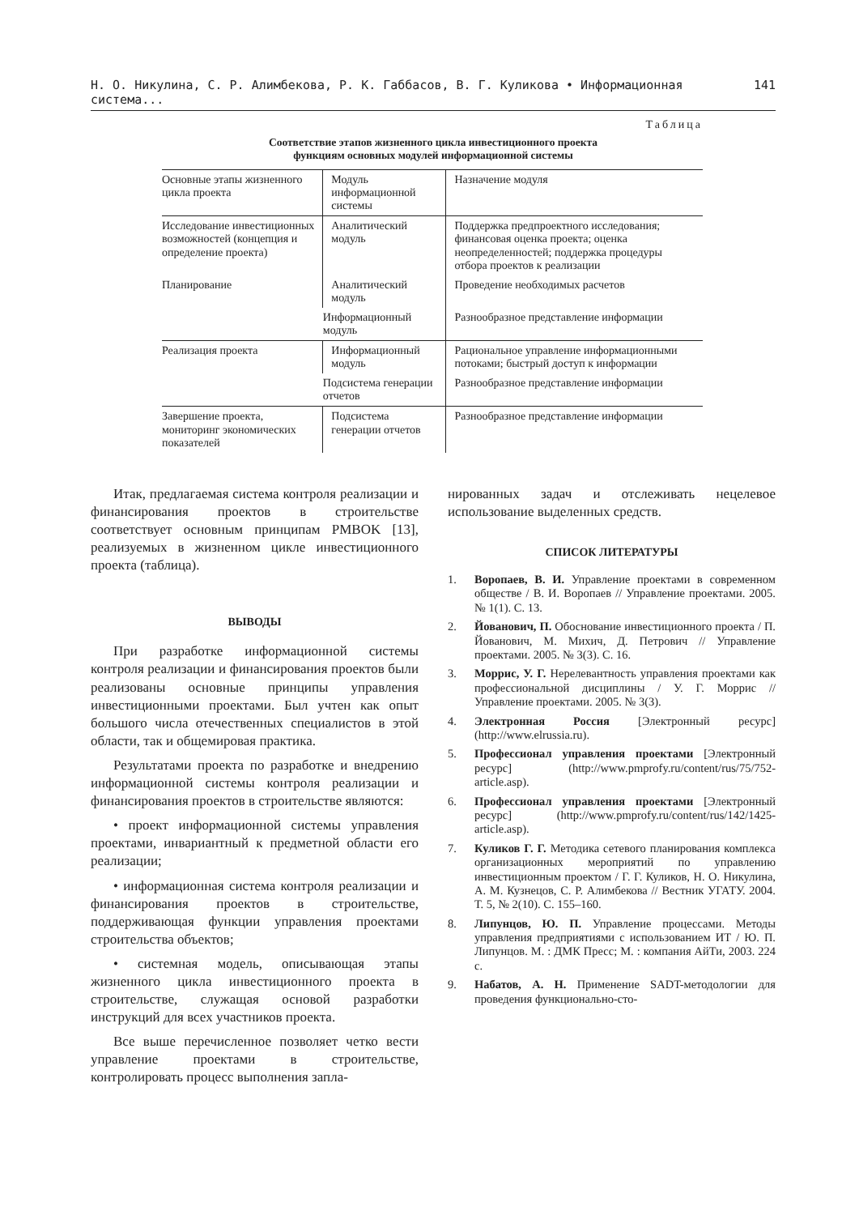Н. О. Никулина, С. Р. Алимбекова, Р. К. Габбасов, В. Г. Куликова • Информационная система... 141
Таблица
Соответствие этапов жизненного цикла инвестиционного проекта
функциям основных модулей информационной системы
| Основные этапы жизненного цикла проекта | Модуль информационной системы | Назначение модуля |
| --- | --- | --- |
| Исследование инвестиционных возможностей (концепция и определение проекта) | Аналитический модуль | Поддержка предпроектного исследования; финансовая оценка проекта; оценка неопределенностей; поддержка процедуры отбора проектов к реализации |
| Планирование | Аналитический модуль | Проведение необходимых расчетов |
| | Информационный модуль | Разнообразное представление информации |
| Реализация проекта | Информационный модуль | Рациональное управление информационными потоками; быстрый доступ к информации |
| | Подсистема генерации отчетов | Разнообразное представление информации |
| Завершение проекта, мониторинг экономических показателей | Подсистема генерации отчетов | Разнообразное представление информации |
Итак, предлагаемая система контроля реализации и финансирования проектов в строительстве соответствует основным принципам PMBOK [13], реализуемых в жизненном цикле инвестиционного проекта (таблица).
ВЫВОДЫ
При разработке информационной системы контроля реализации и финансирования проектов были реализованы основные принципы управления инвестиционными проектами. Был учтен как опыт большого числа отечественных специалистов в этой области, так и общемировая практика.
Результатами проекта по разработке и внедрению информационной системы контроля реализации и финансирования проектов в строительстве являются:
• проект информационной системы управления проектами, инвариантный к предметной области его реализации;
• информационная система контроля реализации и финансирования проектов в строительстве, поддерживающая функции управления проектами строительства объектов;
• системная модель, описывающая этапы жизненного цикла инвестиционного проекта в строительстве, служащая основой разработки инструкций для всех участников проекта.
Все выше перечисленное позволяет четко вести управление проектами в строительстве, контролировать процесс выполнения запла-
нированных задач и отслеживать нецелевое использование выделенных средств.
СПИСОК ЛИТЕРАТУРЫ
1. Воропаев, В. И. Управление проектами в современном обществе / В. И. Воропаев // Управление проектами. 2005. № 1(1). С. 13.
2. Йованович, П. Обоснование инвестиционного проекта / П. Йованович, М. Михич, Д. Петрович // Управление проектами. 2005. № 3(3). С. 16.
3. Моррис, У. Г. Нерелевантность управления проектами как профессиональной дисциплины / У. Г. Моррис // Управление проектами. 2005. № 3(3).
4. Электронная Россия [Электронный ресурс] (http://www.elrussia.ru).
5. Профессионал управления проектами [Электронный ресурс] (http://www.pmprofy.ru/content/rus/75/752-article.asp).
6. Профессионал управления проектами [Электронный ресурс] (http://www.pmprofy.ru/content/rus/142/1425-article.asp).
7. Куликов Г. Г. Методика сетевого планирования комплекса организационных мероприятий по управлению инвестиционным проектом / Г. Г. Куликов, Н. О. Никулина, А. М. Кузнецов, С. Р. Алимбекова // Вестник УГАТУ. 2004. Т. 5, № 2(10). С. 155–160.
8. Липунцов, Ю. П. Управление процессами. Методы управления предприятиями с использованием ИТ / Ю. П. Липунцов. М. : ДМК Пресс; М. : компания АйТи, 2003. 224 с.
9. Набатов, А. Н. Применение SADT-методологии для проведения функционально-сто-